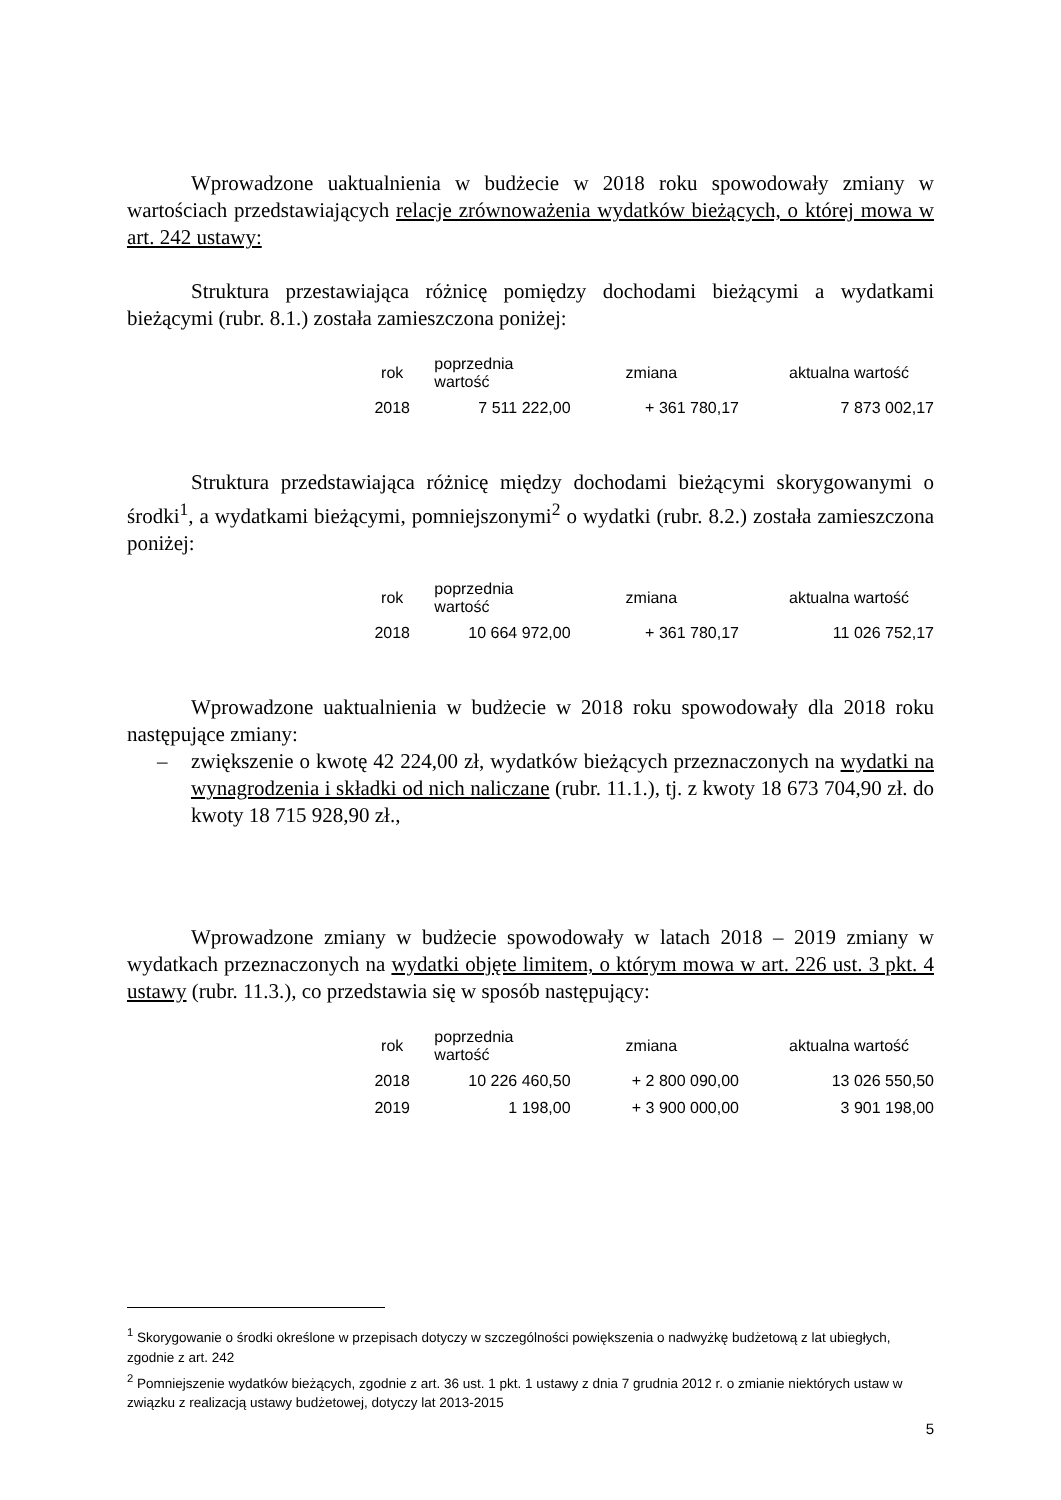Wprowadzone uaktualnienia w budżecie w 2018 roku spowodowały zmiany w wartościach przedstawiających relacje zrównoważenia wydatków bieżących, o której mowa w art. 242 ustawy:
Struktura przestawiająca różnicę pomiędzy dochodami bieżącymi a wydatkami bieżącymi (rubr. 8.1.) została zamieszczona poniżej:
| rok | poprzednia wartość | zmiana | aktualna wartość |
| --- | --- | --- | --- |
| 2018 | 7 511 222,00 | + 361 780,17 | 7 873 002,17 |
Struktura przedstawiająca różnicę między dochodami bieżącymi skorygowanymi o środki<sup>1</sup>, a wydatkami bieżącymi, pomniejszonymi<sup>2</sup> o wydatki (rubr. 8.2.) została zamieszczona poniżej:
| rok | poprzednia wartość | zmiana | aktualna wartość |
| --- | --- | --- | --- |
| 2018 | 10 664 972,00 | + 361 780,17 | 11 026 752,17 |
Wprowadzone uaktualnienia w budżecie w 2018 roku spowodowały dla 2018 roku następujące zmiany:
– zwiększenie o kwotę 42 224,00 zł, wydatków bieżących przeznaczonych na wydatki na wynagrodzenia i składki od nich naliczane (rubr. 11.1.), tj. z kwoty 18 673 704,90 zł. do kwoty 18 715 928,90 zł.,
Wprowadzone zmiany w budżecie spowodowały w latach 2018 – 2019 zmiany w wydatkach przeznaczonych na wydatki objęte limitem, o którym mowa w art. 226 ust. 3 pkt. 4 ustawy (rubr. 11.3.), co przedstawia się w sposób następujący:
| rok | poprzednia wartość | zmiana | aktualna wartość |
| --- | --- | --- | --- |
| 2018 | 10 226 460,50 | + 2 800 090,00 | 13 026 550,50 |
| 2019 | 1 198,00 | + 3 900 000,00 | 3 901 198,00 |
<sup>1</sup> Skorygowanie o środki określone w przepisach dotyczy w szczególności powiększenia o nadwyżkę budżetową z lat ubiegłych, zgodnie z art. 242
<sup>2</sup> Pomniejszenie wydatków bieżących, zgodnie z art. 36 ust. 1 pkt. 1 ustawy z dnia 7 grudnia 2012 r. o zmianie niektórych ustaw w związku z realizacją ustawy budżetowej, dotyczy lat 2013-2015
5